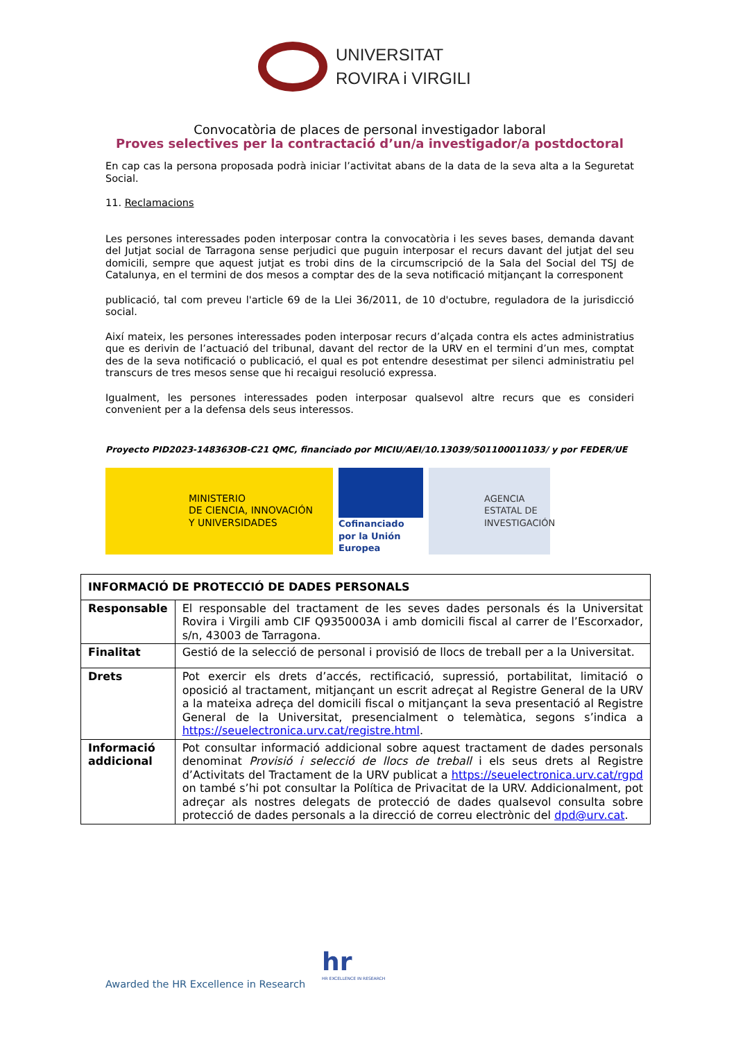UNIVERSITAT
ROVIRA i VIRGILI
Convocatòria de places de personal investigador laboral
Proves selectives per la contractació d’un/a investigador/a postdoctoral
En cap cas la persona proposada podrà iniciar l’activitat abans de la data de la seva alta a la Seguretat Social.
11. Reclamacions
Les persones interessades poden interposar contra la convocatòria i les seves bases, demanda davant del Jutjat social de Tarragona sense perjudici que puguin interposar el recurs davant del jutjat del seu domicili, sempre que aquest jutjat es trobi dins de la circumscripció de la Sala del Social del TSJ de Catalunya, en el termini de dos mesos a comptar des de la seva notificació mitjançant la corresponent
publicació, tal com preveu l'article 69 de la Llei 36/2011, de 10 d'octubre, reguladora de la jurisdicció social.
Així mateix, les persones interessades poden interposar recurs d’alçada contra els actes administratius que es derivin de l’actuació del tribunal, davant del rector de la URV en el termini d’un mes, comptat des de la seva notificació o publicació, el qual es pot entendre desestimat per silenci administratiu pel transcurs de tres mesos sense que hi recaigui resolució expressa.
Igualment, les persones interessades poden interposar qualsevol altre recurs que es consideri convenient per a la defensa dels seus interessos.
Proyecto PID2023-148363OB-C21 QMC, financiado por MICIU/AEI/10.13039/501100011033/ y por FEDER/UE
MINISTERIO
DE CIENCIA, INNOVACIÓN
Y UNIVERSIDADES
Cofinanciado por la Unión Europea
AGENCIA
ESTATAL DE
INVESTIGACIÓN
| INFORMACIÓ DE PROTECCIÓ DE DADES PERSONALS | |
| --- | --- |
| Responsable | El responsable del tractament de les seves dades personals és la Universitat Rovira i Virgili amb CIF Q9350003A i amb domicili fiscal al carrer de l’Escorxador, s/n, 43003 de Tarragona. |
| Finalitat | Gestió de la selecció de personal i provisió de llocs de treball per a la Universitat. |
| Drets | Pot exercir els drets d’accés, rectificació, supressió, portabilitat, limitació o oposició al tractament, mitjançant un escrit adreçat al Registre General de la URV a la mateixa adreça del domicili fiscal o mitjançant la seva presentació al Registre General de la Universitat, presencialment o telemàtica, segons s’indica a https://seuelectronica.urv.cat/registre.html . |
| Informació addicional | Pot consultar informació addicional sobre aquest tractament de dades personals denominat Provisió i selecció de llocs de treball i els seus drets al Registre d’Activitats del Tractament de la URV publicat a https://seuelectronica.urv.cat/rgpd on també s’hi pot consultar la Política de Privacitat de la URV. Addicionalment, pot adreçar als nostres delegats de protecció de dades qualsevol consulta sobre protecció de dades personals a la direcció de correu electrònic del dpd@urv.cat . |
Awarded the HR Excellence in Research
hr
HR EXCELLENCE IN RESEARCH